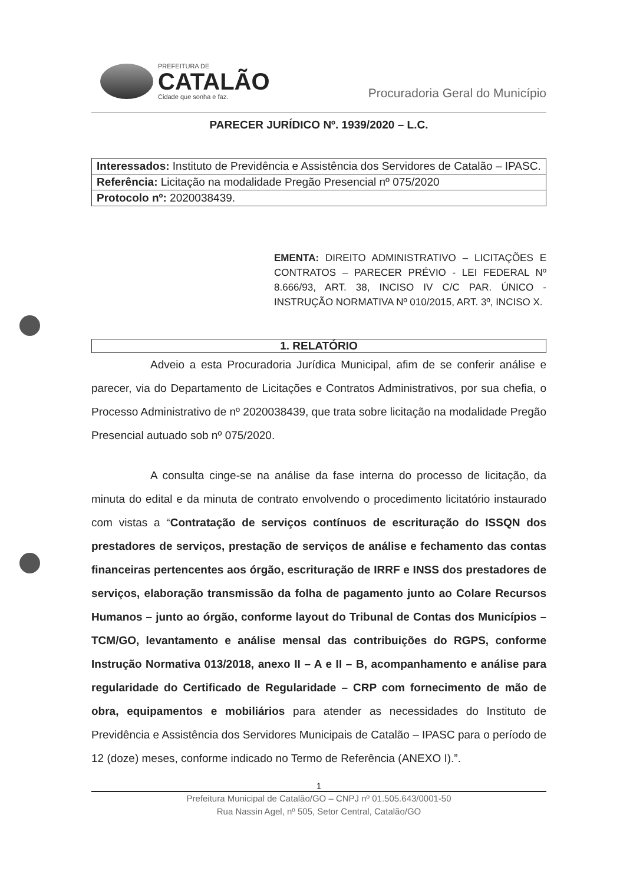PREFEITURA DE
CATALÃO
Cidade que sonha e faz.
Procuradoria Geral do Município
PARECER JURÍDICO Nº. 1939/2020 – L.C.
| Interessados: Instituto de Previdência e Assistência dos Servidores de Catalão – IPASC. |
| Referência: Licitação na modalidade Pregão Presencial nº 075/2020 |
| Protocolo nº: 2020038439. |
EMENTA: DIREITO ADMINISTRATIVO – LICITAÇÕES E CONTRATOS – PARECER PRÉVIO - LEI FEDERAL Nº 8.666/93, ART. 38, INCISO IV C/C PAR. ÚNICO - INSTRUÇÃO NORMATIVA Nº 010/2015, ART. 3º, INCISO X.
1. RELATÓRIO
Adveio a esta Procuradoria Jurídica Municipal, afim de se conferir análise e parecer, via do Departamento de Licitações e Contratos Administrativos, por sua chefia, o Processo Administrativo de nº 2020038439, que trata sobre licitação na modalidade Pregão Presencial autuado sob nº 075/2020.
A consulta cinge-se na análise da fase interna do processo de licitação, da minuta do edital e da minuta de contrato envolvendo o procedimento licitatório instaurado com vistas a “Contratação de serviços contínuos de escrituração do ISSQN dos prestadores de serviços, prestação de serviços de análise e fechamento das contas financeiras pertencentes aos órgão, escrituração de IRRF e INSS dos prestadores de serviços, elaboração transmissão da folha de pagamento junto ao Colare Recursos Humanos – junto ao órgão, conforme layout do Tribunal de Contas dos Municípios – TCM/GO, levantamento e análise mensal das contribuições do RGPS, conforme Instrução Normativa 013/2018, anexo II – A e II – B, acompanhamento e análise para regularidade do Certificado de Regularidade – CRP com fornecimento de mão de obra, equipamentos e mobiliários para atender as necessidades do Instituto de Previdência e Assistência dos Servidores Municipais de Catalão – IPASC para o período de 12 (doze) meses, conforme indicado no Termo de Referência (ANEXO I).”.
1
Prefeitura Municipal de Catalão/GO – CNPJ nº 01.505.643/0001-50
Rua Nassin Agel, nº 505, Setor Central, Catalão/GO